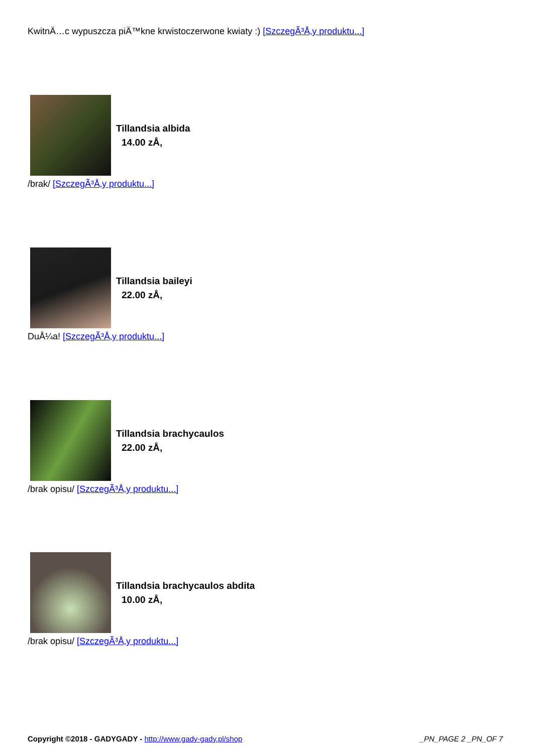KwitnÄ…c wypuszcza piÄ™kne krwistoczerwone kwiaty :) [SzczegÃ³Å‚y produktu...]
Tillandsia albida
14.00 zÅ‚
/brak/ [SzczegÃ³Å‚y produktu...]
Tillandsia baileyi
22.00 zÅ‚
DuÅ¼a! [SzczegÃ³Å‚y produktu...]
Tillandsia brachycaulos
22.00 zÅ‚
/brak opisu/ [SzczegÃ³Å‚y produktu...]
Tillandsia brachycaulos abdita
10.00 zÅ‚
/brak opisu/ [SzczegÃ³Å‚y produktu...]
Copyright ©2018 - GADYGADY - http://www.gady-gady.pl/shop _PN_PAGE 2 _PN_OF 7